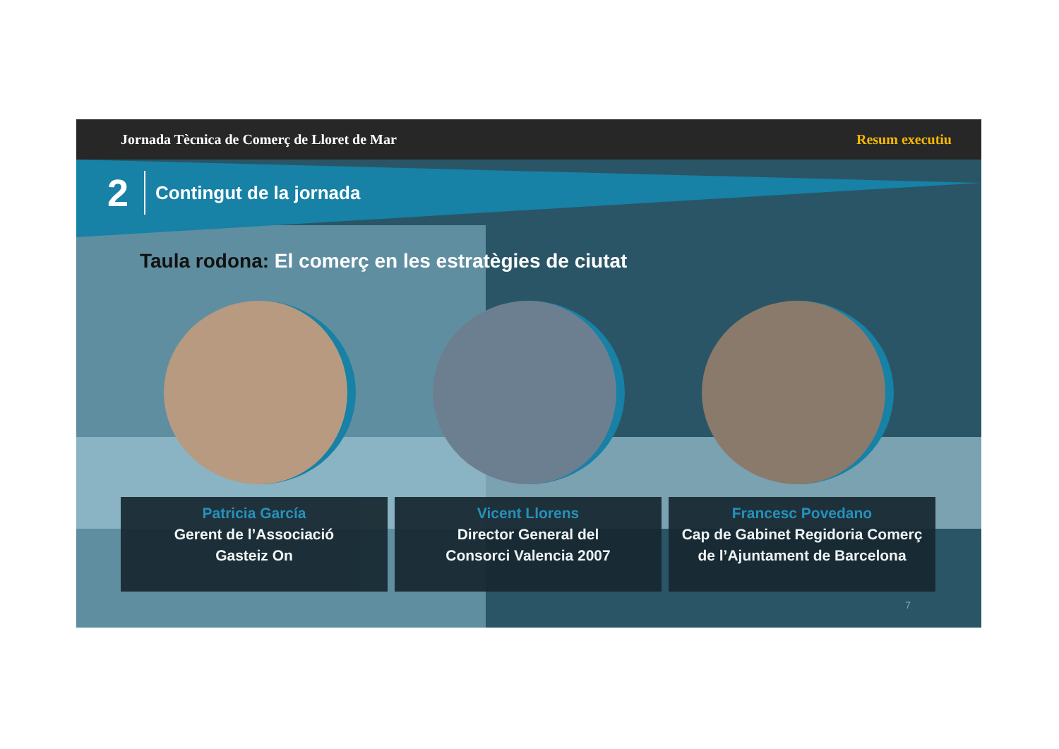Jornada Tècnica de Comerç de Lloret de Mar Resum executiu
2 Contingut de la jornada
Taula rodona: El comerç en les estratègies de ciutat
Patricia García
Gerent de l’Associació
Gasteiz On
Vicent Llorens
Director General del
Consorci Valencia 2007
Francesc Povedano
Cap de Gabinet Regidoria Comerç
de l’Ajuntament de Barcelona
7